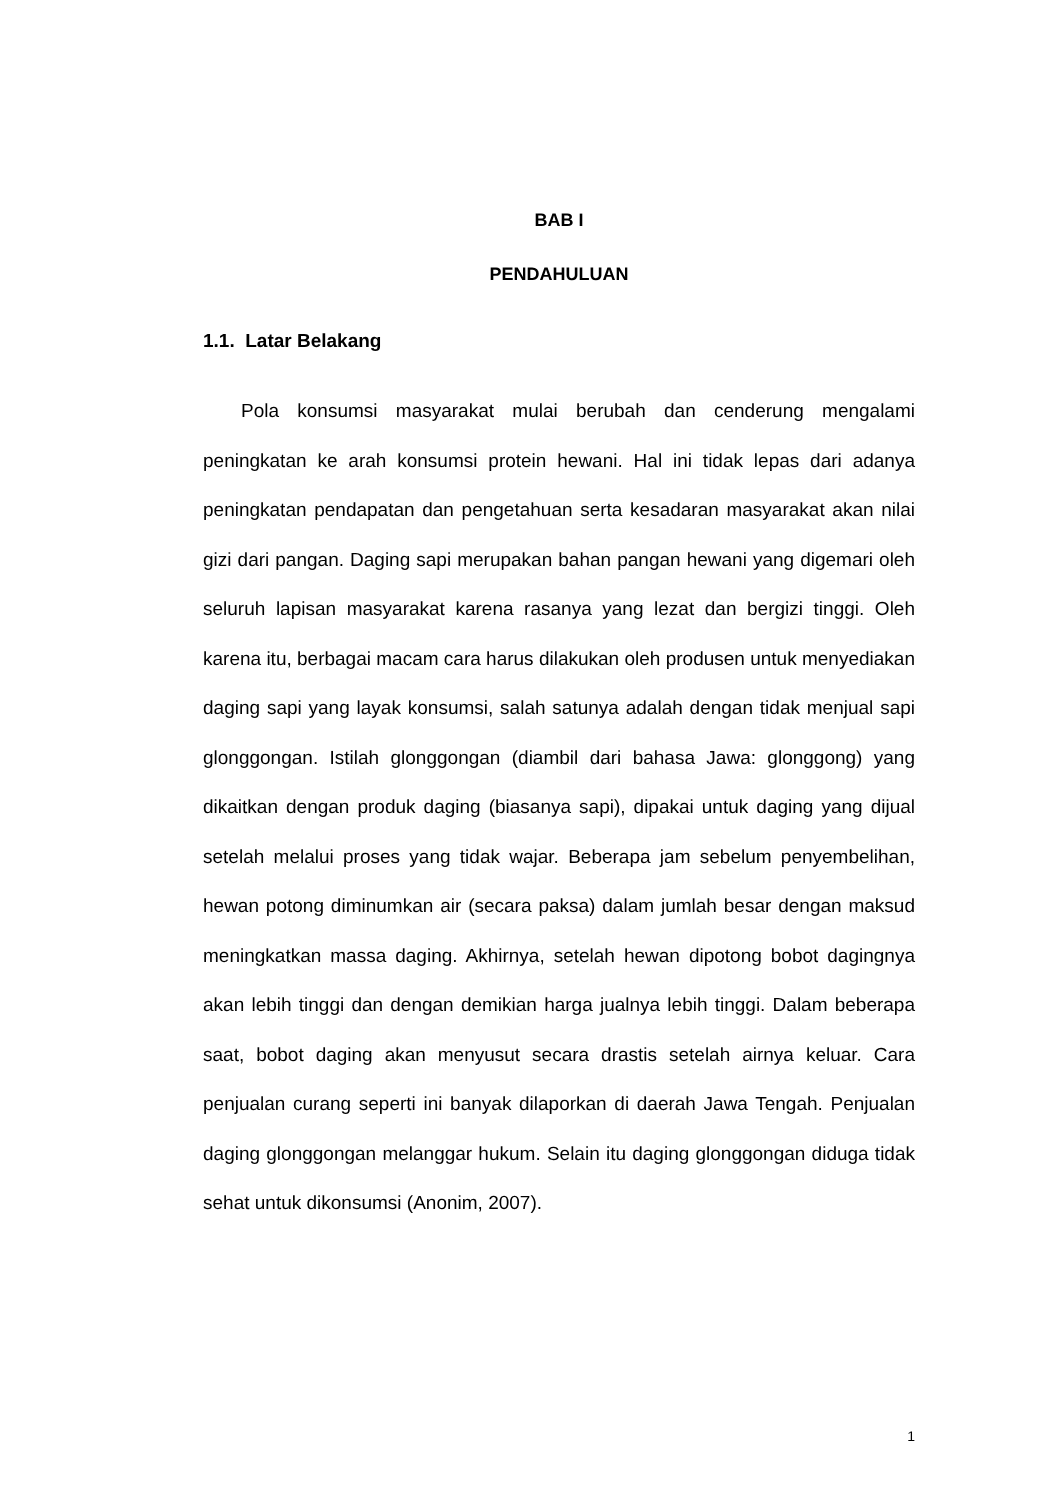BAB I
PENDAHULUAN
1.1. Latar Belakang
Pola konsumsi masyarakat mulai berubah dan cenderung mengalami peningkatan ke arah konsumsi protein hewani. Hal ini tidak lepas dari adanya peningkatan pendapatan dan pengetahuan serta kesadaran masyarakat akan nilai gizi dari pangan. Daging sapi merupakan bahan pangan hewani yang digemari oleh seluruh lapisan masyarakat karena rasanya yang lezat dan bergizi tinggi. Oleh karena itu, berbagai macam cara harus dilakukan oleh produsen untuk menyediakan daging sapi yang layak konsumsi, salah satunya adalah dengan tidak menjual sapi glonggongan. Istilah glonggongan (diambil dari bahasa Jawa: glonggong) yang dikaitkan dengan produk daging (biasanya sapi), dipakai untuk daging yang dijual setelah melalui proses yang tidak wajar. Beberapa jam sebelum penyembelihan, hewan potong diminumkan air (secara paksa) dalam jumlah besar dengan maksud meningkatkan massa daging. Akhirnya, setelah hewan dipotong bobot dagingnya akan lebih tinggi dan dengan demikian harga jualnya lebih tinggi. Dalam beberapa saat, bobot daging akan menyusut secara drastis setelah airnya keluar. Cara penjualan curang seperti ini banyak dilaporkan di daerah Jawa Tengah. Penjualan daging glonggongan melanggar hukum. Selain itu daging glonggongan diduga tidak sehat untuk dikonsumsi (Anonim, 2007).
1